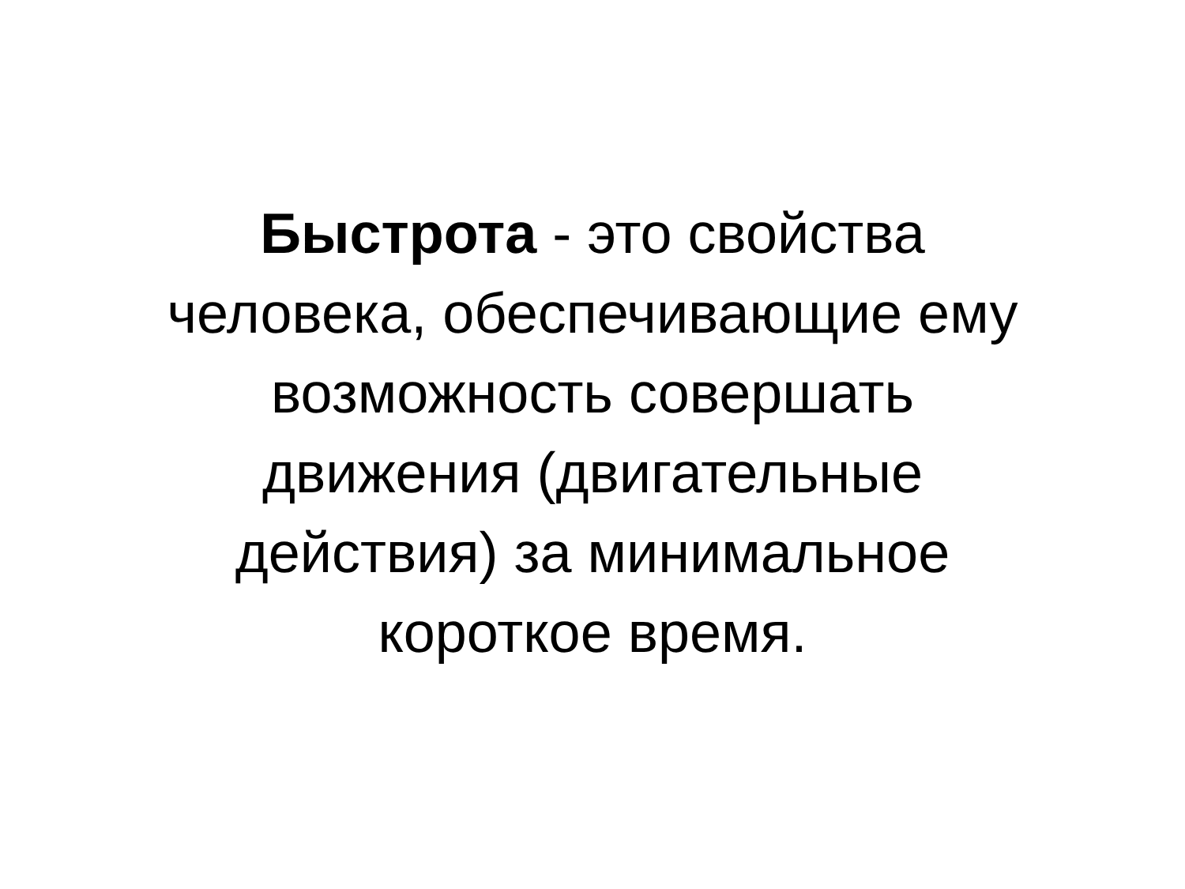Быстрота - это свойства
человека, обеспечивающие ему
возможность совершать
движения (двигательные
действия) за минимальное
короткое время.